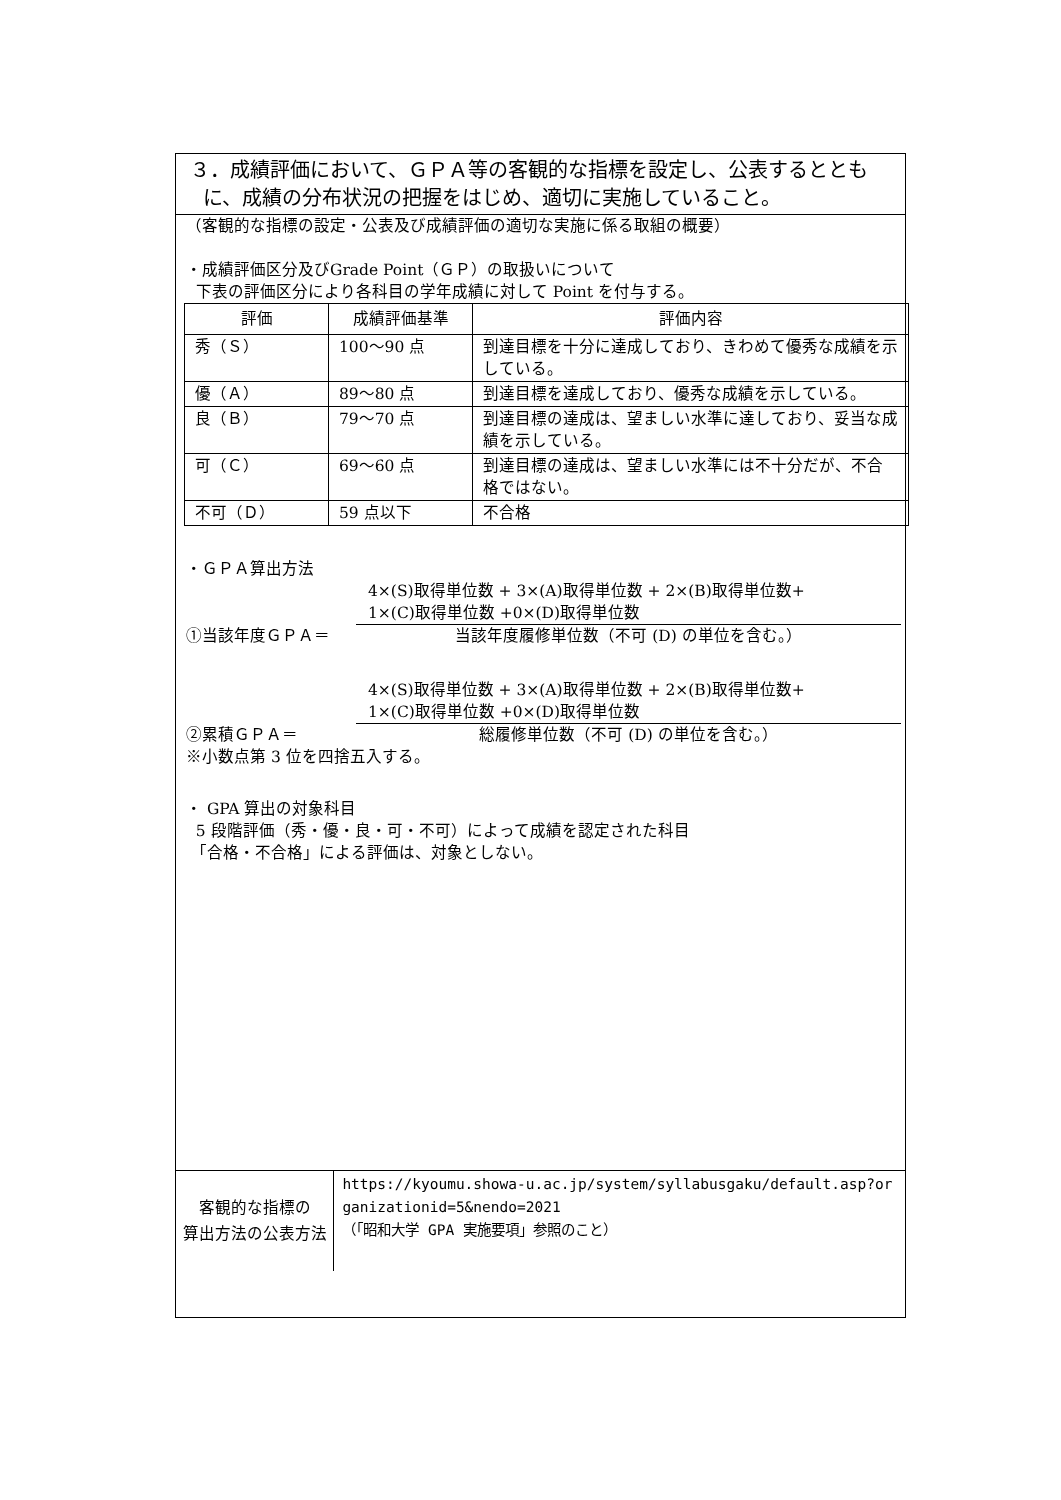３．成績評価において、ＧＰＡ等の客観的な指標を設定し、公表するととも
に、成績の分布状況の把握をはじめ、適切に実施していること。
（客観的な指標の設定・公表及び成績評価の適切な実施に係る取組の概要）
・成績評価区分及びGrade Point（ＧＰ）の取扱いについて
下表の評価区分により各科目の学年成績に対して Point を付与する。
| 評価 | 成績評価基準 | 評価内容 |
| --- | --- | --- |
| 秀（Ｓ） | 100〜90 点 | 到達目標を十分に達成しており、きわめて優秀な成績を示している。 |
| 優（Ａ） | 89〜80 点 | 到達目標を達成しており、優秀な成績を示している。 |
| 良（Ｂ） | 79〜70 点 | 到達目標の達成は、望ましい水準に達しており、妥当な成績を示している。 |
| 可（Ｃ） | 69〜60 点 | 到達目標の達成は、望ましい水準には不十分だが、不合格ではない。 |
| 不可（Ｄ） | 59 点以下 | 不合格 |
・ＧＰＡ算出方法
4×(S)取得単位数 + 3×(A)取得単位数 + 2×(B)取得単位数+
1×(C)取得単位数 +0×(D)取得単位数
①当該年度ＧＰＡ＝ 当該年度履修単位数（不可 (D) の単位を含む。）
4×(S)取得単位数 + 3×(A)取得単位数 + 2×(B)取得単位数+
1×(C)取得単位数 +0×(D)取得単位数
②累積ＧＰＡ＝ 総履修単位数（不可 (D) の単位を含む。）
※小数点第 3 位を四捨五入する。
・ GPA 算出の対象科目
5 段階評価（秀・優・良・可・不可）によって成績を認定された科目
「合格・不合格」による評価は、対象としない。
客観的な指標の
算出方法の公表方法
https://kyoumu.showa-u.ac.jp/system/syllabusgaku/default.asp?organizationid=5&nendo=2021
（「昭和大学 GPA 実施要項」参照のこと）